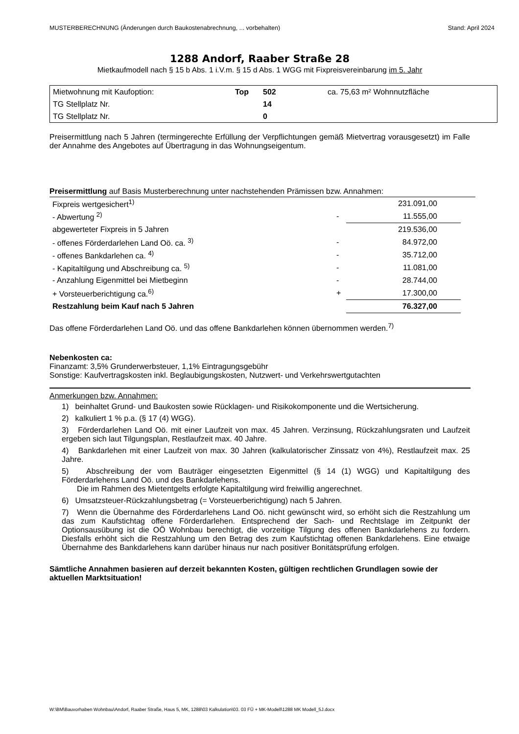MUSTERBERECHNUNG (Änderungen durch Baukostenabrechnung, ... vorbehalten) Stand: April 2024
1288 Andorf, Raaber Straße 28
Mietkaufmodell nach § 15 b Abs. 1 i.V.m. § 15 d Abs. 1 WGG mit Fixpreisvereinbarung im 5. Jahr
| Mietwohnung mit Kaufoption: | Top | 502 | ca. 75,63 m² Wohnnutzfläche |
| TG Stellplatz Nr. | | 14 | |
| TG Stellplatz Nr. | | 0 | |
Preisermittlung nach 5 Jahren (termingerechte Erfüllung der Verpflichtungen gemäß Mietvertrag vorausgesetzt) im Falle der Annahme des Angebotes auf Übertragung in das Wohnungseigentum.
Preisermittlung auf Basis Musterberechnung unter nachstehenden Prämissen bzw. Annahmen:
| Fixpreis wertgesichert<sup>1)</sup> | | 231.091,00 |
| - Abwertung <sup>2)</sup> | - | 11.555,00 |
| abgewerteter Fixpreis in 5 Jahren | | 219.536,00 |
| - offenes Förderdarlehen Land Oö. ca. <sup>3)</sup> | - | 84.972,00 |
| - offenes Bankdarlehen ca. <sup>4)</sup> | - | 35.712,00 |
| - Kapitaltilgung und Abschreibung ca. <sup>5)</sup> | - | 11.081,00 |
| - Anzahlung Eigenmittel bei Mietbeginn | - | 28.744,00 |
| + Vorsteuerberichtigung ca.<sup>6)</sup> | + | 17.300,00 |
| Restzahlung beim Kauf nach 5 Jahren | | 76.327,00 |
Das offene Förderdarlehen Land Oö. und das offene Bankdarlehen können übernommen werden.<sup>7)</sup>
Nebenkosten ca:
Finanzamt: 3,5% Grunderwerbsteuer, 1,1% Eintragungsgebühr
Sonstige: Kaufvertragskosten inkl. Beglaubigungskosten, Nutzwert- und Verkehrswertgutachten
Anmerkungen bzw. Annahmen:
1) beinhaltet Grund- und Baukosten sowie Rücklagen- und Risikokomponente und die Wertsicherung.
2) kalkuliert 1 % p.a. (§ 17 (4) WGG).
3) Förderdarlehen Land Oö. mit einer Laufzeit von max. 45 Jahren. Verzinsung, Rückzahlungsraten und Laufzeit ergeben sich laut Tilgungsplan, Restlaufzeit max. 40 Jahre.
4) Bankdarlehen mit einer Laufzeit von max. 30 Jahren (kalkulatorischer Zinssatz von 4%), Restlaufzeit max. 25 Jahre.
5) Abschreibung der vom Bauträger eingesetzten Eigenmittel (§ 14 (1) WGG) und Kapitaltilgung des Förderdarlehens Land Oö. und des Bankdarlehens.
Die im Rahmen des Mietentgelts erfolgte Kapitaltilgung wird freiwillig angerechnet.
6) Umsatzsteuer-Rückzahlungsbetrag (= Vorsteuerberichtigung) nach 5 Jahren.
7) Wenn die Übernahme des Förderdarlehens Land Oö. nicht gewünscht wird, so erhöht sich die Restzahlung um das zum Kaufstichtag offene Förderdarlehen. Entsprechend der Sach- und Rechtslage im Zeitpunkt der Optionsausübung ist die OÖ Wohnbau berechtigt, die vorzeitige Tilgung des offenen Bankdarlehens zu fordern. Diesfalls erhöht sich die Restzahlung um den Betrag des zum Kaufstichtag offenen Bankdarlehens. Eine etwaige Übernahme des Bankdarlehens kann darüber hinaus nur nach positiver Bonitätsprüfung erfolgen.
Sämtliche Annahmen basieren auf derzeit bekannten Kosten, gültigen rechtlichen Grundlagen sowie der aktuellen Marktsituation!
W:\BM\Bauvorhaben Wohnbau\Andorf, Raaber Straße, Haus 5, MK, 1288\03 Kalkulation\03. 03 FÜ + MK-Modell\1288 MK Modell_5J.docx